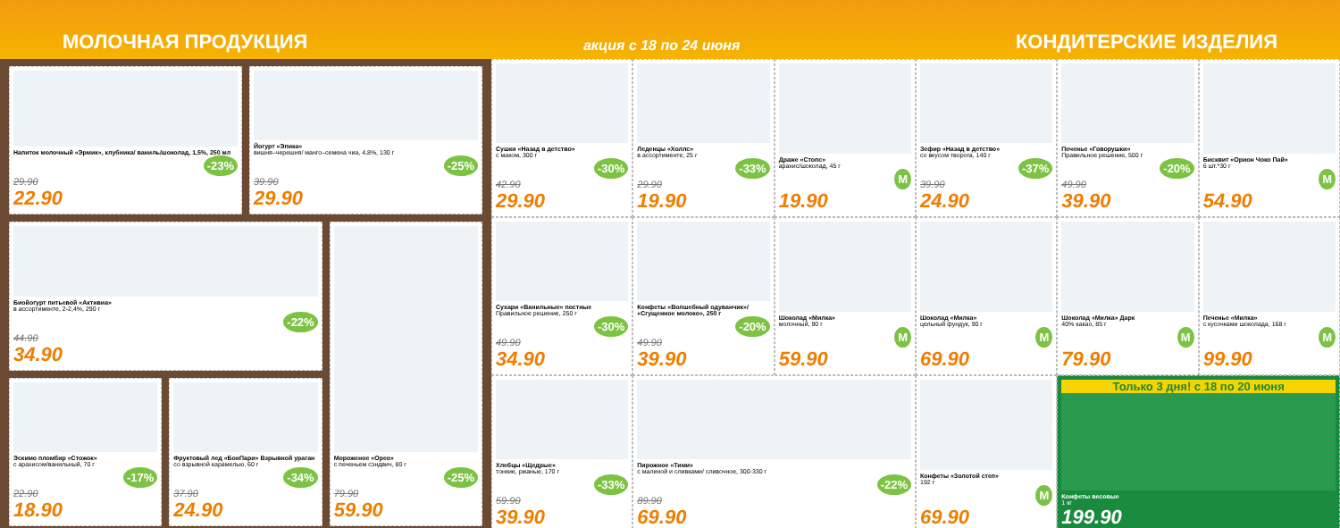МОЛОЧНАЯ ПРОДУКЦИЯ акция с 18 по 24 июня КОНДИТЕРСКИЕ ИЗДЕЛИЯ
Напиток молочный «Эрмик», клубника/ ваниль/шоколад, 1,5%, 250 мл
-23%
29.90
22.90
Йогурт «Эпика»
вишня–черешня/ манго–семена чиа, 4,8%, 130 г
-25%
39.90
29.90
Биойогурт питьевой «Активиа»
в ассортименте, 2-2,4%, 290 г
-22%
44.90
34.90
Мороженое «Орео»
с печеньем сэндвич, 80 г
-25%
79.90
59.90
Эскимо пломбир «Стожок»
с арахисом/ванильный, 70 г
-17%
22.90
18.90
Фруктовый лед «БонПари» Взрывной ураган
со взрывной карамелью, 60 г
-34%
37.90
24.90
Сушки «Назад в детство»
с маком, 300 г
-30%
42.90
29.90
Леденцы «Холлс»
в ассортименте, 25 г
-33%
29.90
19.90
Драже «Стопс»
арахис/шоколад, 45 г
M
19.90
Зефир «Назад в детство»
со вкусом творога, 140 г
-37%
39.90
24.90
Печенье «Говорушки»
Правильное решение, 500 г
-20%
49.90
39.90
Бисквит «Орион Чоко Пай»
6 шт.*30 г
M
54.90
Сухари «Ванильные» постные
Правильное решение, 250 г
-30%
49.90
34.90
Конфеты «Волшебный одуванчик»/ «Сгущенное молоко», 250 г
-20%
49.90
39.90
Шоколад «Милка»
молочный, 90 г
M
59.90
Шоколад «Милка»
цельный фундук, 90 г
M
69.90
Шоколад «Милка» Дарк
40% какао, 85 г
M
79.90
Печенье «Милка»
с кусочками шоколада, 168 г
M
99.90
Хлебцы «Щедрые»
тонкие, ржаные, 170 г
-33%
59.90
39.90
Пирожное «Тими»
с малиной и сливками/ сливочное, 300-330 г
-22%
89.90
69.90
Конфеты «Золотой степ»
192 г
M
69.90
Только 3 дня! с 18 по 20 июня
Конфеты весовые
1 кг
199.90